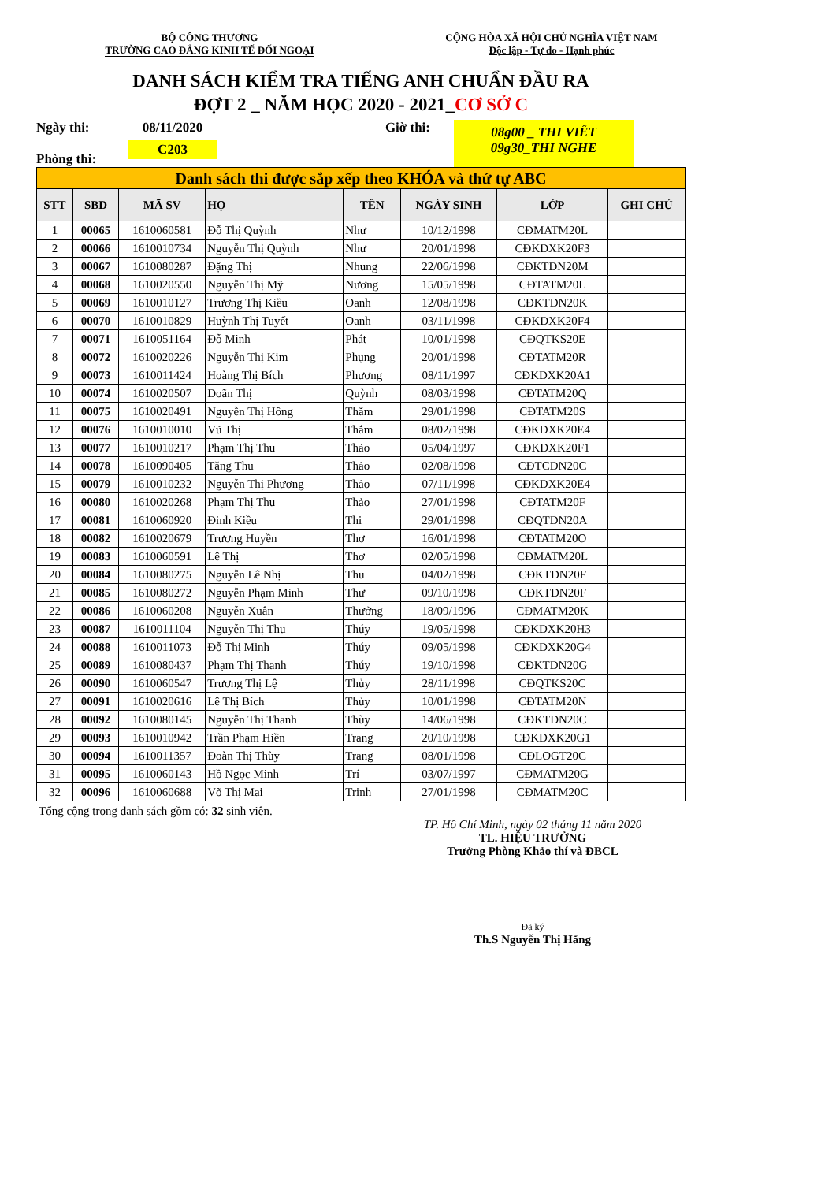BỘ CÔNG THƯƠNG
TRƯỜNG CAO ĐẲNG KINH TẾ ĐỐI NGOẠI
CỘNG HÒA XÃ HỘI CHỦ NGHĨA VIỆT NAM
Độc lập - Tự do - Hạnh phúc
DANH SÁCH KIỂM TRA TIẾNG ANH CHUẨN ĐẦU RA
ĐỢT 2 _ NĂM HỌC 2020 - 2021_CƠ SỞ C
Ngày thi:
Phòng thi:
08/11/2020
C203
Giờ thi:
08g00 _ THI VIẾT
09g30_THI NGHE
| Danh sách thi được sắp xếp theo KHÓA và thứ tự ABC | | | | | | | |
| STT | SBD | MÃ SV | HỌ | TÊN | NGÀY SINH | LỚP | GHI CHÚ |
| 1 | 00065 | 1610060581 | Đỗ Thị Quỳnh | Như | 10/12/1998 | CĐMATM20L | |
| 2 | 00066 | 1610010734 | Nguyễn Thị Quỳnh | Như | 20/01/1998 | CĐKDXK20F3 | |
| 3 | 00067 | 1610080287 | Đặng Thị | Nhung | 22/06/1998 | CĐKTDN20M | |
| 4 | 00068 | 1610020550 | Nguyễn Thị Mỹ | Nương | 15/05/1998 | CĐTATM20L | |
| 5 | 00069 | 1610010127 | Trương Thị Kiều | Oanh | 12/08/1998 | CĐKTDN20K | |
| 6 | 00070 | 1610010829 | Huỳnh Thị Tuyết | Oanh | 03/11/1998 | CĐKDXK20F4 | |
| 7 | 00071 | 1610051164 | Đỗ Minh | Phát | 10/01/1998 | CĐQTKS20E | |
| 8 | 00072 | 1610020226 | Nguyễn Thị Kim | Phụng | 20/01/1998 | CĐTATM20R | |
| 9 | 00073 | 1610011424 | Hoàng Thị Bích | Phương | 08/11/1997 | CĐKDXK20A1 | |
| 10 | 00074 | 1610020507 | Doãn Thị | Quỳnh | 08/03/1998 | CĐTATM20Q | |
| 11 | 00075 | 1610020491 | Nguyễn Thị Hồng | Thắm | 29/01/1998 | CĐTATM20S | |
| 12 | 00076 | 1610010010 | Vũ Thị | Thắm | 08/02/1998 | CĐKDXK20E4 | |
| 13 | 00077 | 1610010217 | Phạm Thị Thu | Thảo | 05/04/1997 | CĐKDXK20F1 | |
| 14 | 00078 | 1610090405 | Tăng Thu | Thảo | 02/08/1998 | CĐTCDN20C | |
| 15 | 00079 | 1610010232 | Nguyễn Thị Phương | Thảo | 07/11/1998 | CĐKDXK20E4 | |
| 16 | 00080 | 1610020268 | Phạm Thị Thu | Thảo | 27/01/1998 | CĐTATM20F | |
| 17 | 00081 | 1610060920 | Đinh Kiều | Thi | 29/01/1998 | CĐQTDN20A | |
| 18 | 00082 | 1610020679 | Trương Huyền | Thơ | 16/01/1998 | CĐTATM20O | |
| 19 | 00083 | 1610060591 | Lê Thị | Thơ | 02/05/1998 | CĐMATM20L | |
| 20 | 00084 | 1610080275 | Nguyễn Lê Nhị | Thu | 04/02/1998 | CĐKTDN20F | |
| 21 | 00085 | 1610080272 | Nguyễn Phạm Minh | Thư | 09/10/1998 | CĐKTDN20F | |
| 22 | 00086 | 1610060208 | Nguyễn Xuân | Thưởng | 18/09/1996 | CĐMATM20K | |
| 23 | 00087 | 1610011104 | Nguyễn Thị Thu | Thúy | 19/05/1998 | CĐKDXK20H3 | |
| 24 | 00088 | 1610011073 | Đỗ Thị Minh | Thúy | 09/05/1998 | CĐKDXK20G4 | |
| 25 | 00089 | 1610080437 | Phạm Thị Thanh | Thúy | 19/10/1998 | CĐKTDN20G | |
| 26 | 00090 | 1610060547 | Trương Thị Lệ | Thủy | 28/11/1998 | CĐQTKS20C | |
| 27 | 00091 | 1610020616 | Lê Thị Bích | Thủy | 10/01/1998 | CĐTATM20N | |
| 28 | 00092 | 1610080145 | Nguyễn Thị Thanh | Thùy | 14/06/1998 | CĐKTDN20C | |
| 29 | 00093 | 1610010942 | Trần Phạm Hiền | Trang | 20/10/1998 | CĐKDXK20G1 | |
| 30 | 00094 | 1610011357 | Đoàn Thị Thùy | Trang | 08/01/1998 | CĐLOGT20C | |
| 31 | 00095 | 1610060143 | Hồ Ngọc Minh | Trí | 03/07/1997 | CĐMATM20G | |
| 32 | 00096 | 1610060688 | Võ Thị Mai | Trinh | 27/01/1998 | CĐMATM20C | |
Tổng cộng trong danh sách gồm có: 32 sinh viên.
TP. Hồ Chí Minh, ngày 02 tháng 11 năm 2020
TL. HIỆU TRƯỞNG
Trưởng Phòng Khảo thí và ĐBCL
Đã ký
Th.S Nguyễn Thị Hằng